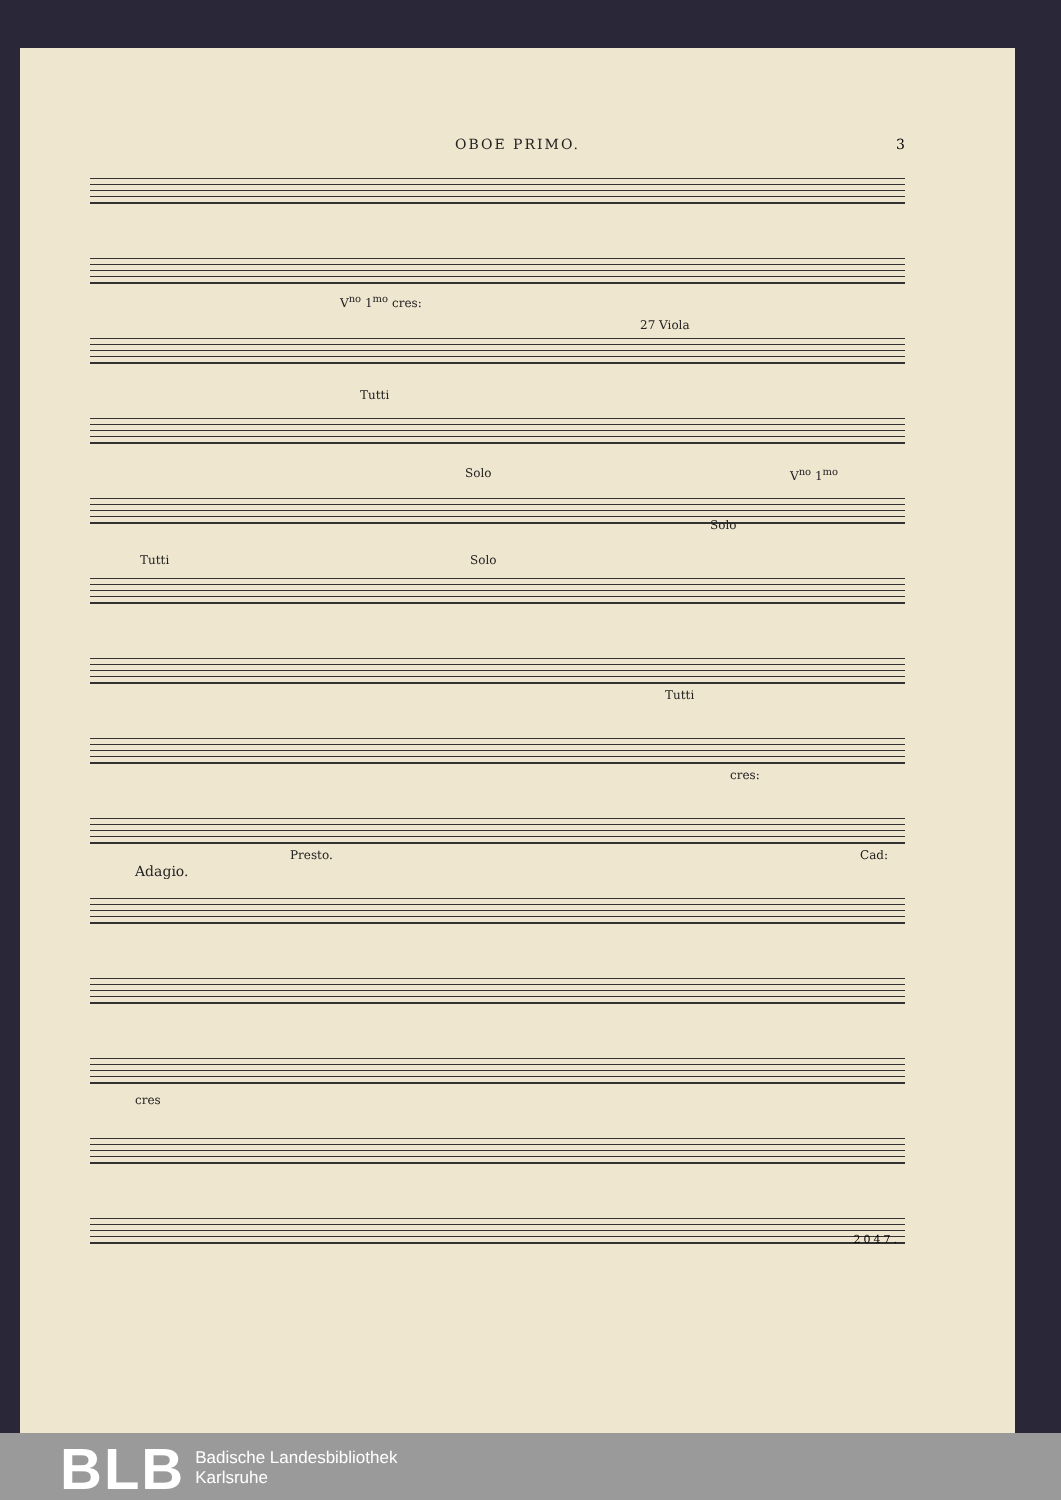OBOE PRIMO.
3
V<sup>no</sup> 1<sup>mo</sup> cres:
27 Viola
Tutti
Solo
Solo
V<sup>no</sup> 1<sup>mo</sup>
Tutti Solo
Tutti
cres:
Presto. Cad:
Adagio.
cres
2047.
BLB Badische Landesbibliothek
Karlsruhe